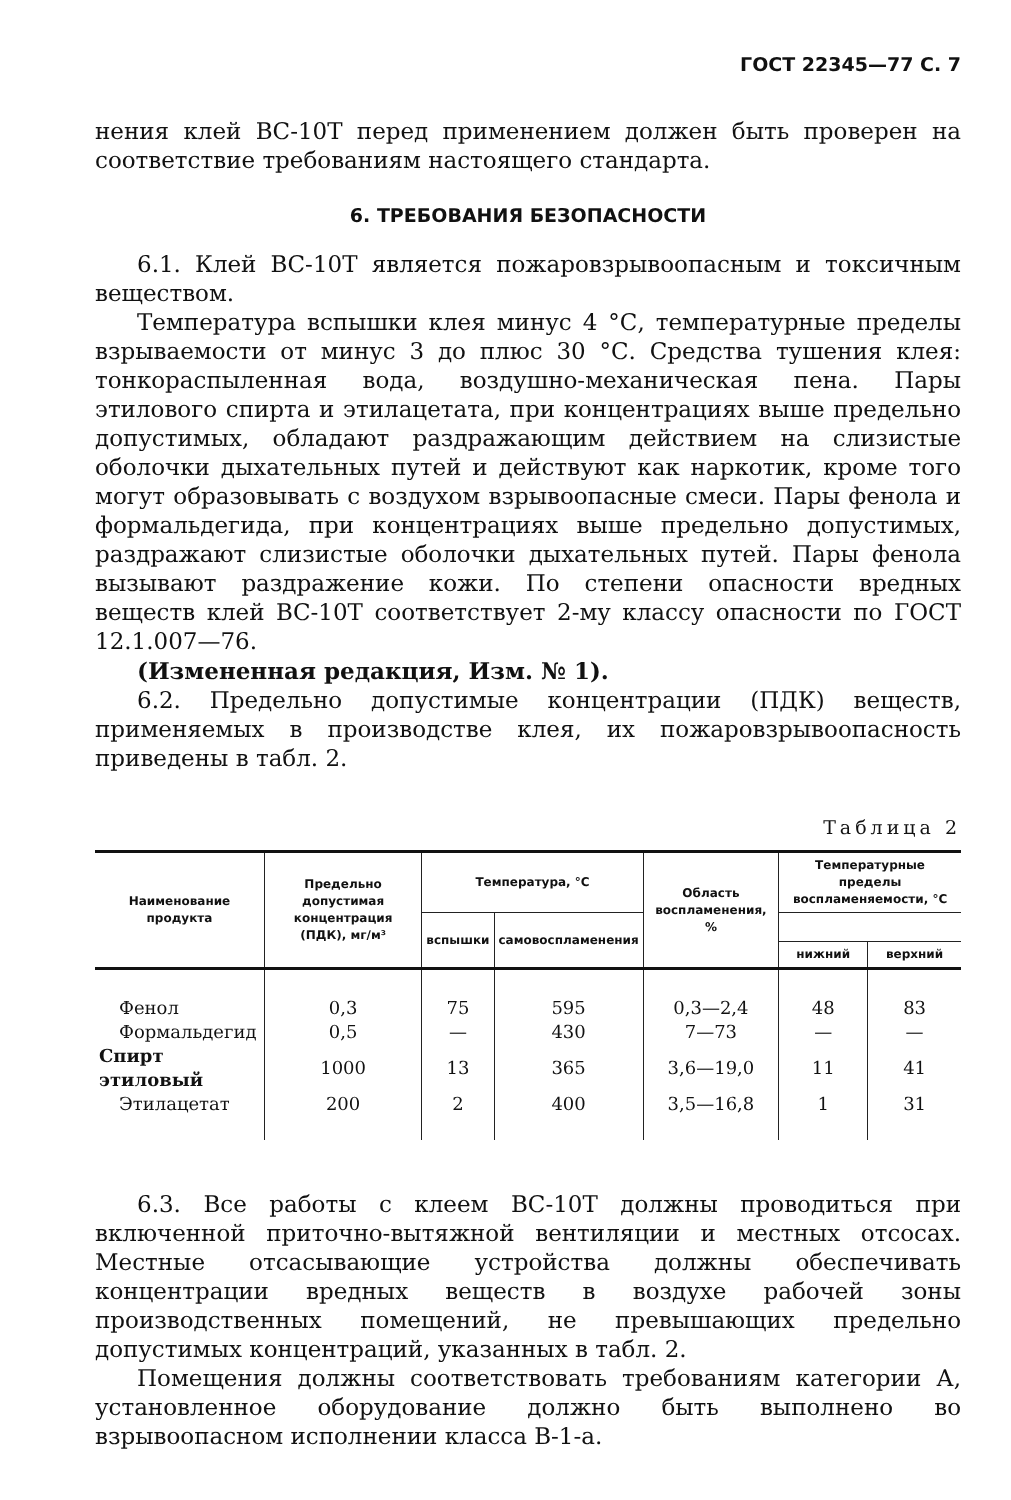ГОСТ 22345—77 С. 7
нения клей ВС-10Т перед применением должен быть проверен на соответствие требованиям настоящего стандарта.
6. ТРЕБОВАНИЯ БЕЗОПАСНОСТИ
6.1. Клей ВС-10Т является пожаровзрывоопасным и токсичным веществом.
Температура вспышки клея минус 4 °С, температурные пределы взрываемости от минус 3 до плюс 30 °С. Средства тушения клея: тонкораспыленная вода, воздушно-механическая пена. Пары этилового спирта и этилацетата, при концентрациях выше предельно допустимых, обладают раздражающим действием на слизистые оболочки дыхательных путей и действуют как наркотик, кроме того могут образовывать с воздухом взрывоопасные смеси. Пары фенола и формальдегида, при концентрациях выше предельно допустимых, раздражают слизистые оболочки дыхательных путей. Пары фенола вызывают раздражение кожи. По степени опасности вредных веществ клей ВС-10Т соответствует 2-му классу опасности по ГОСТ 12.1.007—76.
(Измененная редакция, Изм. № 1).
6.2. Предельно допустимые концентрации (ПДК) веществ, применяемых в производстве клея, их пожаровзрывоопасность приведены в табл. 2.
Таблица 2
| Наименование продукта | Предельно допустимая концентрация (ПДК), мг/м³ | Температура, °С | | Область воспламенения, % | Температурные пределы воспламеняемости, °С | |
| --- | --- | --- | --- | --- | --- | --- |
| | | вспышки | самовоспламенения | | | |
| | | | | | нижний | верхний |
| Фенол | 0,3 | 75 | 595 | 0,3—2,4 | 48 | 83 |
| Формальдегид | 0,5 | — | 430 | 7—73 | — | — |
| Спирт этиловый | 1000 | 13 | 365 | 3,6—19,0 | 11 | 41 |
| Этилацетат | 200 | 2 | 400 | 3,5—16,8 | 1 | 31 |
6.3. Все работы с клеем ВС-10Т должны проводиться при включенной приточно-вытяжной вентиляции и местных отсосах. Местные отсасывающие устройства должны обеспечивать концентрации вредных веществ в воздухе рабочей зоны производственных помещений, не превышающих предельно допустимых концентраций, указанных в табл. 2.
Помещения должны соответствовать требованиям категории А, установленное оборудование должно быть выполнено во взрывоопасном исполнении класса В-1-а.